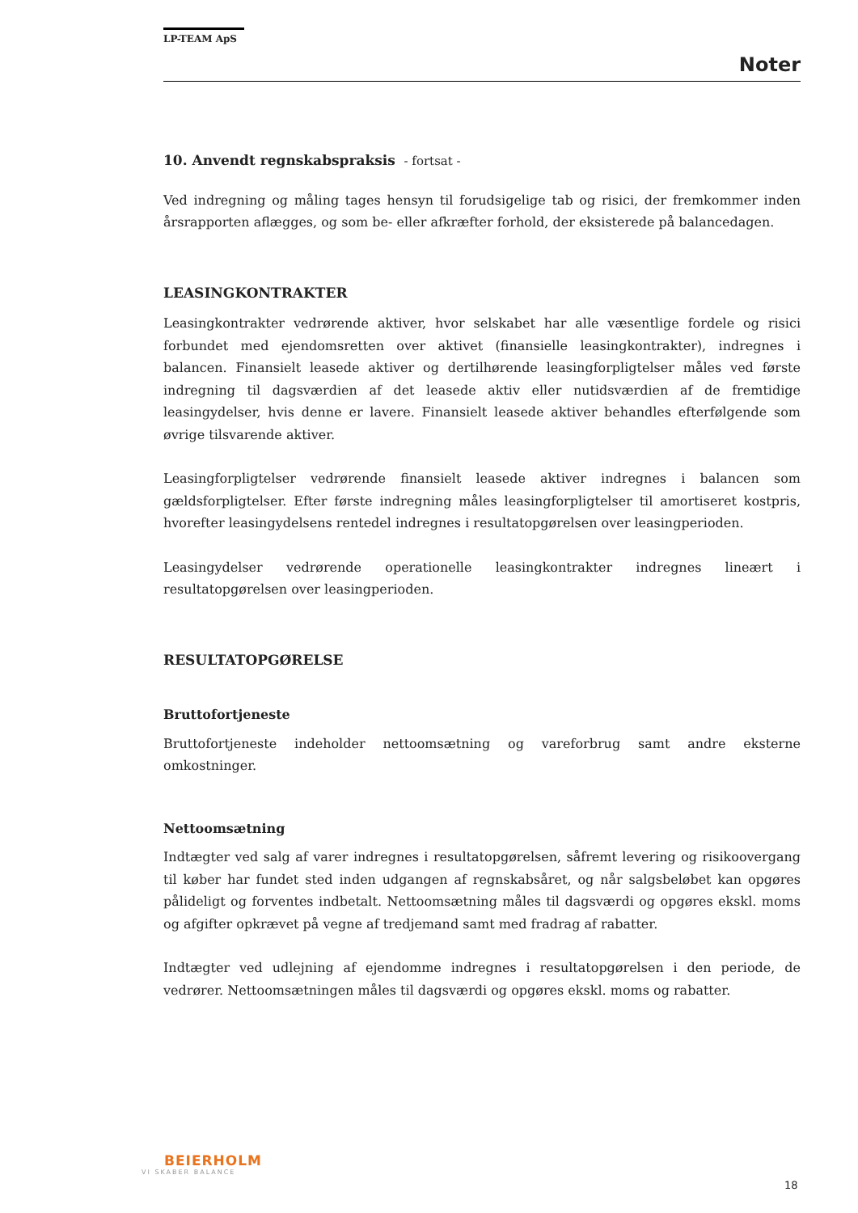LP-TEAM ApS
Noter
10. Anvendt regnskabspraksis - fortsat -
Ved indregning og måling tages hensyn til forudsigelige tab og risici, der fremkommer inden årsrapporten aflægges, og som be- eller afkræfter forhold, der eksisterede på balancedagen.
LEASINGKONTRAKTER
Leasingkontrakter vedrørende aktiver, hvor selskabet har alle væsentlige fordele og risici forbundet med ejendomsretten over aktivet (finansielle leasingkontrakter), indregnes i balancen. Finansielt leasede aktiver og dertilhørende leasingforpligtelser måles ved første indregning til dagsværdien af det leasede aktiv eller nutidsværdien af de fremtidige leasingydelser, hvis denne er lavere. Finansielt leasede aktiver behandles efterfølgende som øvrige tilsvarende aktiver.
Leasingforpligtelser vedrørende finansielt leasede aktiver indregnes i balancen som gældsforpligtelser. Efter første indregning måles leasingforpligtelser til amortiseret kostpris, hvorefter leasingydelsens rentedel indregnes i resultatopgørelsen over leasingperioden.
Leasingydelser vedrørende operationelle leasingkontrakter indregnes lineært i resultatopgørelsen over leasingperioden.
RESULTATOPGØRELSE
Bruttofortjeneste
Bruttofortjeneste indeholder nettoomsætning og vareforbrug samt andre eksterne omkostninger.
Nettoomsætning
Indtægter ved salg af varer indregnes i resultatopgørelsen, såfremt levering og risikoovergang til køber har fundet sted inden udgangen af regnskabsåret, og når salgsbeløbet kan opgøres pålideligt og forventes indbetalt. Nettoomsætning måles til dagsværdi og opgøres ekskl. moms og afgifter opkrævet på vegne af tredjemand samt med fradrag af rabatter.
Indtægter ved udlejning af ejendomme indregnes i resultatopgørelsen i den periode, de vedrører. Nettoomsætningen måles til dagsværdi og opgøres ekskl. moms og rabatter.
BEIERHOLM
VI SKABER BALANCE
18